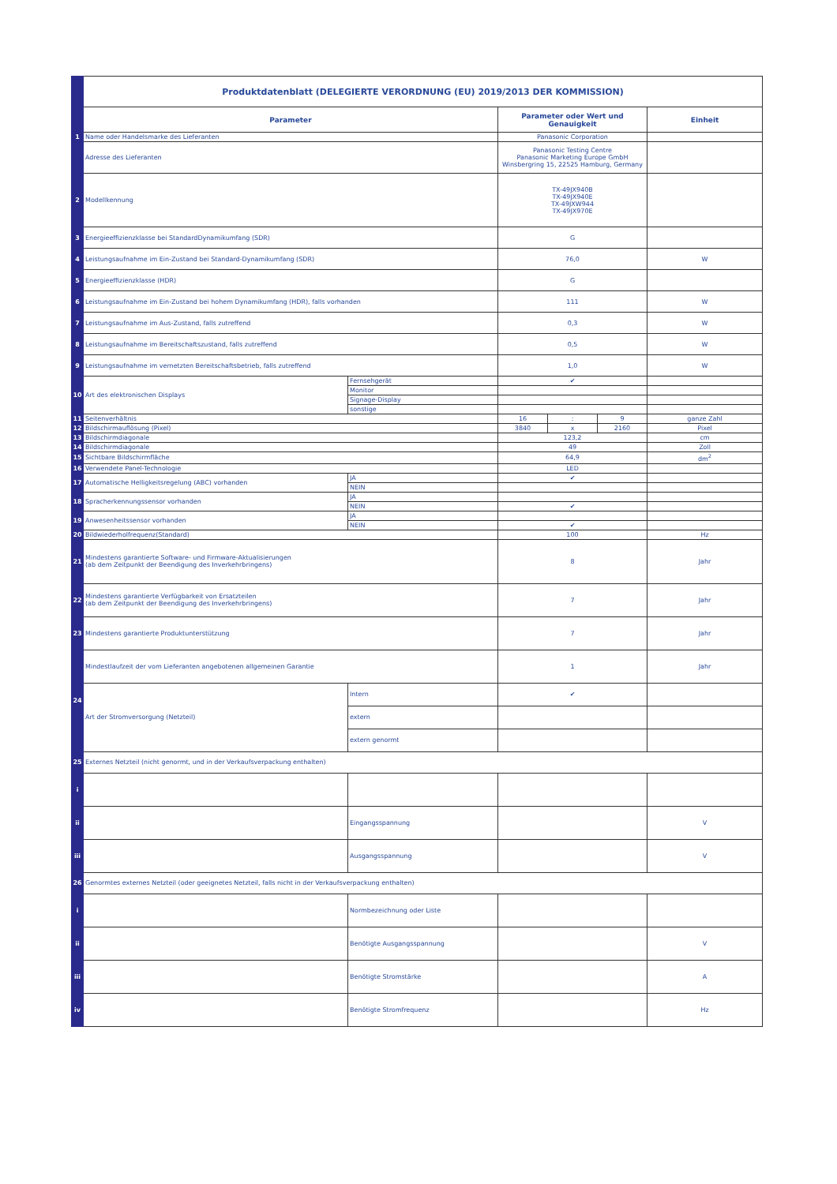| | Produktdatenblatt (DELEGIERTE VERORDNUNG (EU) 2019/2013 DER KOMMISSION) | | | | | |
| | Parameter | | Parameter oder Wert und Genauigkeit | | | Einheit |
| 1 | Name oder Handelsmarke des Lieferanten | | Panasonic Corporation | | | |
| | Adresse des Lieferanten | | Panasonic Testing Centre Panasonic Marketing Europe GmbH Winsbergring 15, 22525 Hamburg, Germany | | | |
| 2 | Modellkennung | | TX-49JX940B TX-49JX940E TX-49JXW944 TX-49JX970E | | | |
| 3 | Energieeffizienzklasse bei StandardDynamikumfang (SDR) | | G | | | |
| 4 | Leistungsaufnahme im Ein-Zustand bei Standard-Dynamikumfang (SDR) | | 76,0 | | | W |
| 5 | Energieeffizienzklasse (HDR) | | G | | | |
| 6 | Leistungsaufnahme im Ein-Zustand bei hohem Dynamikumfang (HDR), falls vorhanden | | 111 | | | W |
| 7 | Leistungsaufnahme im Aus-Zustand, falls zutreffend | | 0,3 | | | W |
| 8 | Leistungsaufnahme im Bereitschaftszustand, falls zutreffend | | 0,5 | | | W |
| 9 | Leistungsaufnahme im vernetzten Bereitschaftsbetrieb, falls zutreffend | | 1,0 | | | W |
| 10 | Art des elektronischen Displays | Fernsehgerät | ✔ | | | |
| | | Monitor | | | | |
| | | Signage-Display | | | | |
| | | sonstige | | | | |
| 11 | Seitenverhältnis | | 16 | : | 9 | ganze Zahl |
| 12 | Bildschirmauflösung (Pixel) | | 3840 | x | 2160 | Pixel |
| 13 | Bildschirmdiagonale | | 123,2 | | | cm |
| 14 | Bildschirmdiagonale | | 49 | | | Zoll |
| 15 | Sichtbare Bildschirmfläche | | 64,9 | | | dm<sup>2</sup> |
| 16 | Verwendete Panel-Technologie | | LED | | | |
| 17 | Automatische Helligkeitsregelung (ABC) vorhanden | JA | ✔ | | | |
| | | NEIN | | | | |
| 18 | Spracherkennungssensor vorhanden | JA | | | | |
| | | NEIN | ✔ | | | |
| 19 | Anwesenheitssensor vorhanden | JA | | | | |
| | | NEIN | ✔ | | | |
| 20 | Bildwiederholfrequenz(Standard) | | 100 | | | Hz |
| 21 | Mindestens garantierte Software- und Firmware-Aktualisierungen (ab dem Zeitpunkt der Beendigung des Inverkehrbringens) | | 8 | | | Jahr |
| 22 | Mindestens garantierte Verfügbarkeit von Ersatzteilen (ab dem Zeitpunkt der Beendigung des Inverkehrbringens) | | 7 | | | Jahr |
| 23 | Mindestens garantierte Produktunterstützung | | 7 | | | Jahr |
| 24 | Mindestlaufzeit der vom Lieferanten angebotenen allgemeinen Garantie | | 1 | | | Jahr |
| | Art der Stromversorgung (Netzteil) | Intern | ✔ | | | |
| | | extern | | | | |
| | | extern genormt | | | | |
| 25 | Externes Netzteil (nicht genormt, und in der Verkaufsverpackung enthalten) | | | | | |
| i | | | | | | |
| ii | | Eingangsspannung | | | | V |
| iii | | Ausgangsspannung | | | | V |
| 26 | Genormtes externes Netzteil (oder geeignetes Netzteil, falls nicht in der Verkaufsverpackung enthalten) | | | | | |
| i | | Normbezeichnung oder Liste | | | | |
| ii | | Benötigte Ausgangsspannung | | | | V |
| iii | | Benötigte Stromstärke | | | | A |
| iv | | Benötigte Stromfrequenz | | | | Hz |